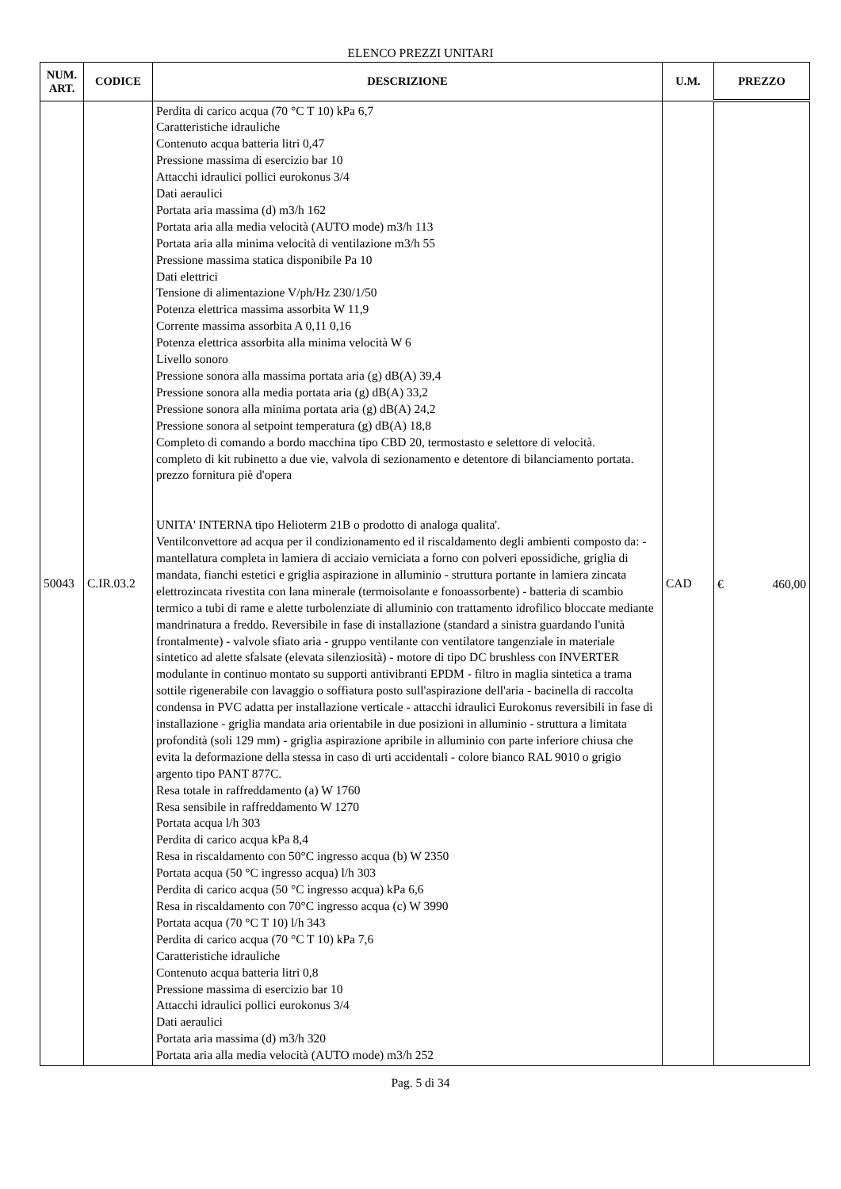ELENCO PREZZI UNITARI
| NUM. ART. | CODICE | DESCRIZIONE | U.M. | PREZZO |
| --- | --- | --- | --- | --- |
| 50043 | C.IR.03.2 | Perdita di carico acqua (70 °C T 10) kPa 6,7 Caratteristiche idrauliche Contenuto acqua batteria litri 0,47 Pressione massima di esercizio bar 10 Attacchi idraulici pollici eurokonus 3/4 Dati aeraulici Portata aria massima (d) m3/h 162 Portata aria alla media velocità (AUTO mode) m3/h 113 Portata aria alla minima velocità di ventilazione m3/h 55 Pressione massima statica disponibile Pa 10 Dati elettrici Tensione di alimentazione V/ph/Hz 230/1/50 Potenza elettrica massima assorbita W 11,9 Corrente massima assorbita A 0,11 0,16 Potenza elettrica assorbita alla minima velocità W 6 Livello sonoro Pressione sonora alla massima portata aria (g) dB(A) 39,4 Pressione sonora alla media portata aria (g) dB(A) 33,2 Pressione sonora alla minima portata aria (g) dB(A) 24,2 Pressione sonora al setpoint temperatura (g) dB(A) 18,8 Completo di comando a bordo macchina tipo CBD 20, termostasto e selettore di velocità. completo di kit rubinetto a due vie, valvola di sezionamento e detentore di bilanciamento portata. prezzo fornitura piè d'opera UNITA' INTERNA tipo Helioterm 21B o prodotto di analoga qualita'. Ventilconvettore ad acqua per il condizionamento ed il riscaldamento degli ambienti composto da: - mantellatura completa in lamiera di acciaio verniciata a forno con polveri epossidiche, griglia di mandata, fianchi estetici e griglia aspirazione in alluminio - struttura portante in lamiera zincata elettrozincata rivestita con lana minerale (termoisolante e fonoassorbente) - batteria di scambio termico a tubi di rame e alette turbolenziate di alluminio con trattamento idrofilico bloccate mediante mandrinatura a freddo. Reversibile in fase di installazione (standard a sinistra guardando l'unità frontalmente) - valvole sfiato aria - gruppo ventilante con ventilatore tangenziale in materiale sintetico ad alette sfalsate (elevata silenziosità) - motore di tipo DC brushless con INVERTER modulante in continuo montato su supporti antivibranti EPDM - filtro in maglia sintetica a trama sottile rigenerabile con lavaggio o soffiatura posto sull'aspirazione dell'aria - bacinella di raccolta condensa in PVC adatta per installazione verticale - attacchi idraulici Eurokonus reversibili in fase di installazione - griglia mandata aria orientabile in due posizioni in alluminio - struttura a limitata profondità (soli 129 mm) - griglia aspirazione apribile in alluminio con parte inferiore chiusa che evita la deformazione della stessa in caso di urti accidentali - colore bianco RAL 9010 o grigio argento tipo PANT 877C. Resa totale in raffreddamento (a) W 1760 Resa sensibile in raffreddamento W 1270 Portata acqua l/h 303 Perdita di carico acqua kPa 8,4 Resa in riscaldamento con 50°C ingresso acqua (b) W 2350 Portata acqua (50 °C ingresso acqua) l/h 303 Perdita di carico acqua (50 °C ingresso acqua) kPa 6,6 Resa in riscaldamento con 70°C ingresso acqua (c) W 3990 Portata acqua (70 °C T 10) l/h 343 Perdita di carico acqua (70 °C T 10) kPa 7,6 Caratteristiche idrauliche Contenuto acqua batteria litri 0,8 Pressione massima di esercizio bar 10 Attacchi idraulici pollici eurokonus 3/4 Dati aeraulici Portata aria massima (d) m3/h 320 Portata aria alla media velocità (AUTO mode) m3/h 252 | CAD | € 460,00 |
Pag. 5 di 34